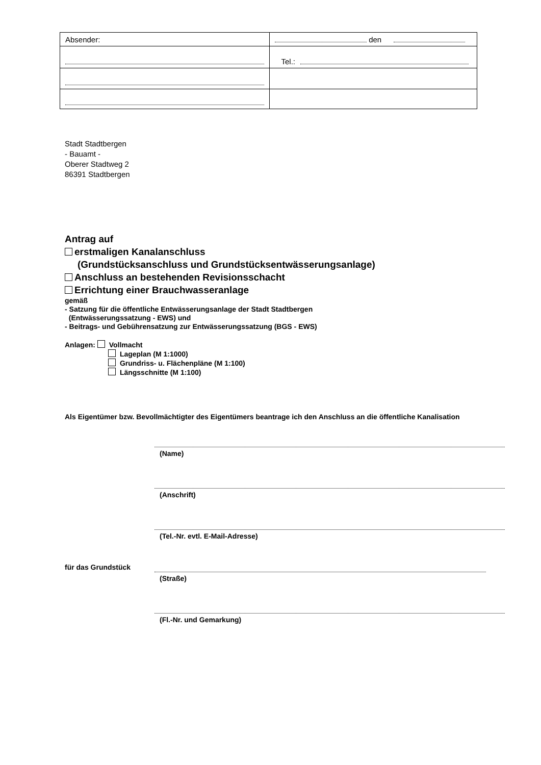| Absender: | den |
| | Tel.: |
Stadt Stadtbergen
- Bauamt -
Oberer Stadtweg 2
86391 Stadtbergen
Antrag auf
erstmaligen Kanalanschluss
(Grundstücksanschluss und Grundstücksentwässerungsanlage)
Anschluss an bestehenden Revisionsschacht
Errichtung einer Brauchwasseranlage
gemäß
- Satzung für die öffentliche Entwässerungsanlage der Stadt Stadtbergen
(Entwässerungssatzung - EWS) und
- Beitrags- und Gebührensatzung zur Entwässerungssatzung (BGS - EWS)
Anlagen: Vollmacht
Lageplan (M 1:1000)
Grundriss- u. Flächenpläne (M 1:100)
Längsschnitte (M 1:100)
Als Eigentümer bzw. Bevollmächtigter des Eigentümers beantrage ich den Anschluss an die öffentliche Kanalisation
(Name)
(Anschrift)
(Tel.-Nr. evtl. E-Mail-Adresse)
für das Grundstück
(Straße)
(Fl.-Nr. und Gemarkung)